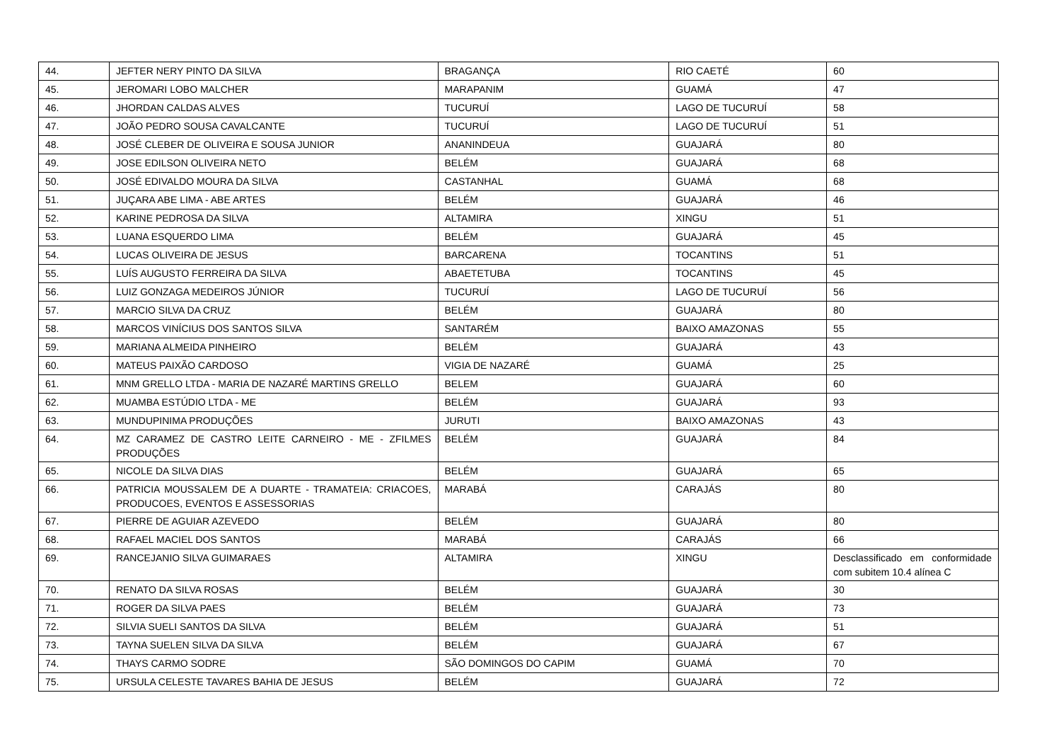| 44. | JEFTER NERY PINTO DA SILVA | BRAGANÇA | RIO CAETÉ | 60 |
| 45. | JEROMARI LOBO MALCHER | MARAPANIM | GUAMÁ | 47 |
| 46. | JHORDAN CALDAS ALVES | TUCURUÍ | LAGO DE TUCURUÍ | 58 |
| 47. | JOÃO PEDRO SOUSA CAVALCANTE | TUCURUÍ | LAGO DE TUCURUÍ | 51 |
| 48. | JOSÉ CLEBER DE OLIVEIRA E SOUSA JUNIOR | ANANINDEUA | GUAJARÁ | 80 |
| 49. | JOSE EDILSON OLIVEIRA NETO | BELÉM | GUAJARÁ | 68 |
| 50. | JOSÉ EDIVALDO MOURA DA SILVA | CASTANHAL | GUAMÁ | 68 |
| 51. | JUÇARA ABE LIMA - ABE ARTES | BELÉM | GUAJARÁ | 46 |
| 52. | KARINE PEDROSA DA SILVA | ALTAMIRA | XINGU | 51 |
| 53. | LUANA ESQUERDO LIMA | BELÉM | GUAJARÁ | 45 |
| 54. | LUCAS OLIVEIRA DE JESUS | BARCARENA | TOCANTINS | 51 |
| 55. | LUÍS AUGUSTO FERREIRA DA SILVA | ABAETETUBA | TOCANTINS | 45 |
| 56. | LUIZ GONZAGA MEDEIROS JÚNIOR | TUCURUÍ | LAGO DE TUCURUÍ | 56 |
| 57. | MARCIO SILVA DA CRUZ | BELÉM | GUAJARÁ | 80 |
| 58. | MARCOS VINÍCIUS DOS SANTOS SILVA | SANTARÉM | BAIXO AMAZONAS | 55 |
| 59. | MARIANA ALMEIDA PINHEIRO | BELÉM | GUAJARÁ | 43 |
| 60. | MATEUS PAIXÃO CARDOSO | VIGIA DE NAZARÉ | GUAMÁ | 25 |
| 61. | MNM GRELLO LTDA - MARIA DE NAZARÉ MARTINS GRELLO | BELEM | GUAJARÁ | 60 |
| 62. | MUAMBA ESTÚDIO LTDA - ME | BELÉM | GUAJARÁ | 93 |
| 63. | MUNDUPINIMA PRODUÇÕES | JURUTI | BAIXO AMAZONAS | 43 |
| 64. | MZ CARAMEZ DE CASTRO LEITE CARNEIRO - ME - ZFILMES PRODUÇÕES | BELÉM | GUAJARÁ | 84 |
| 65. | NICOLE DA SILVA DIAS | BELÉM | GUAJARÁ | 65 |
| 66. | PATRICIA MOUSSALEM DE A DUARTE - TRAMATEIA: CRIACOES, PRODUCOES, EVENTOS E ASSESSORIAS | MARABÁ | CARAJÁS | 80 |
| 67. | PIERRE DE AGUIAR AZEVEDO | BELÉM | GUAJARÁ | 80 |
| 68. | RAFAEL MACIEL DOS SANTOS | MARABÁ | CARAJÁS | 66 |
| 69. | RANCEJANIO SILVA GUIMARAES | ALTAMIRA | XINGU | Desclassificado em conformidade com subitem 10.4 alínea C |
| 70. | RENATO DA SILVA ROSAS | BELÉM | GUAJARÁ | 30 |
| 71. | ROGER DA SILVA PAES | BELÉM | GUAJARÁ | 73 |
| 72. | SILVIA SUELI SANTOS DA SILVA | BELÉM | GUAJARÁ | 51 |
| 73. | TAYNA SUELEN SILVA DA SILVA | BELÉM | GUAJARÁ | 67 |
| 74. | THAYS CARMO SODRE | SÃO DOMINGOS DO CAPIM | GUAMÁ | 70 |
| 75. | URSULA CELESTE TAVARES BAHIA DE JESUS | BELÉM | GUAJARÁ | 72 |